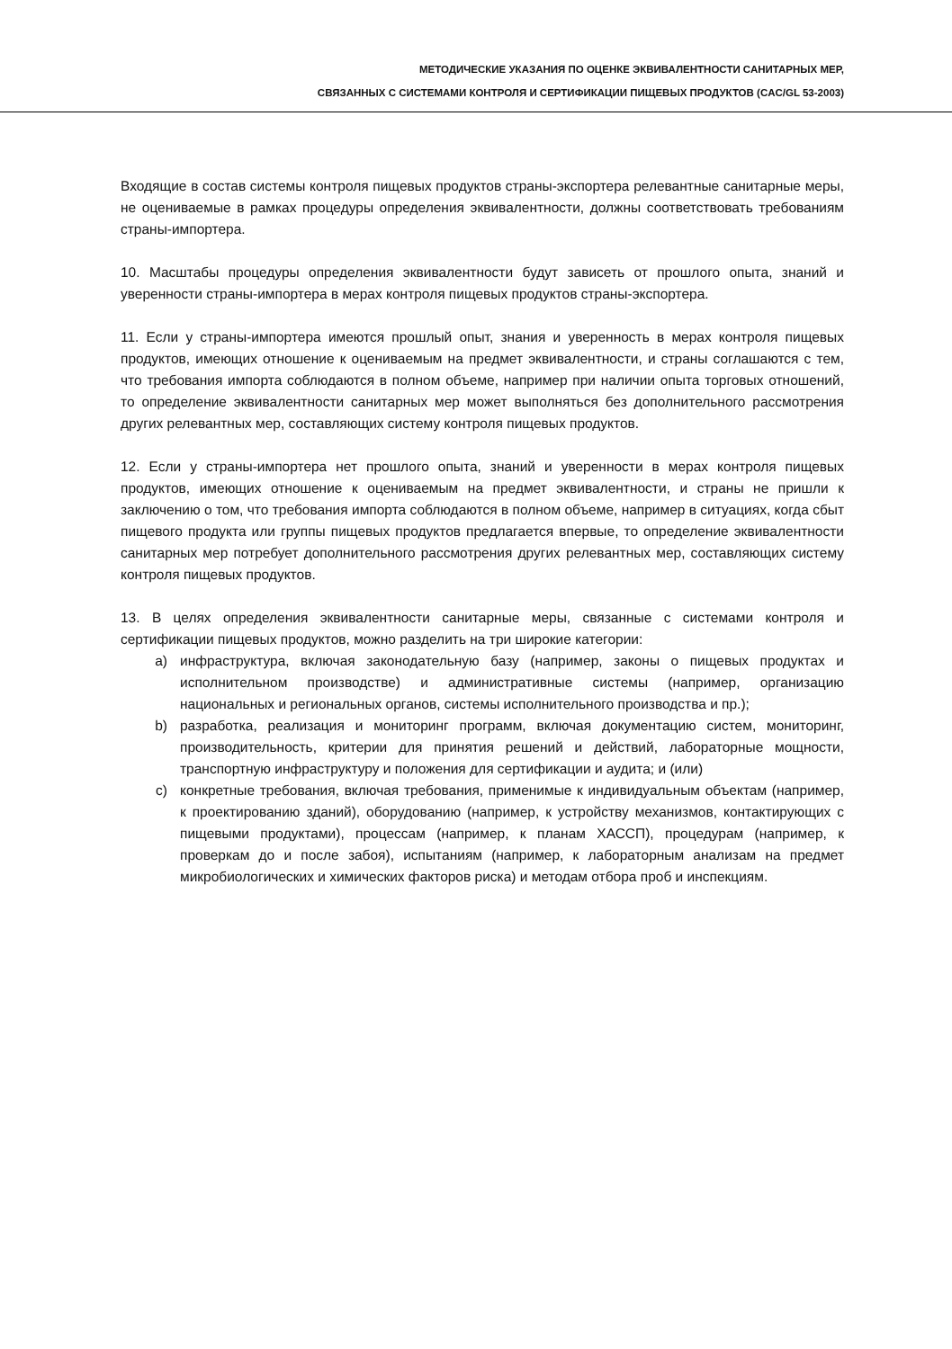МЕТОДИЧЕСКИЕ УКАЗАНИЯ ПО ОЦЕНКЕ ЭКВИВАЛЕНТНОСТИ САНИТАРНЫХ МЕР,
СВЯЗАННЫХ С СИСТЕМАМИ КОНТРОЛЯ И СЕРТИФИКАЦИИ ПИЩЕВЫХ ПРОДУКТОВ (CAC/GL 53-2003)
Входящие в состав системы контроля пищевых продуктов страны-экспортера релевантные санитарные меры, не оцениваемые в рамках процедуры определения эквивалентности, должны соответствовать требованиям страны-импортера.
10. Масштабы процедуры определения эквивалентности будут зависеть от прошлого опыта, знаний и уверенности страны-импортера в мерах контроля пищевых продуктов страны-экспортера.
11. Если у страны-импортера имеются прошлый опыт, знания и уверенность в мерах контроля пищевых продуктов, имеющих отношение к оцениваемым на предмет эквивалентности, и страны соглашаются с тем, что требования импорта соблюдаются в полном объеме, например при наличии опыта торговых отношений, то определение эквивалентности санитарных мер может выполняться без дополнительного рассмотрения других релевантных мер, составляющих систему контроля пищевых продуктов.
12. Если у страны-импортера нет прошлого опыта, знаний и уверенности в мерах контроля пищевых продуктов, имеющих отношение к оцениваемым на предмет эквивалентности, и страны не пришли к заключению о том, что требования импорта соблюдаются в полном объеме, например в ситуациях, когда сбыт пищевого продукта или группы пищевых продуктов предлагается впервые, то определение эквивалентности санитарных мер потребует дополнительного рассмотрения других релевантных мер, составляющих систему контроля пищевых продуктов.
13. В целях определения эквивалентности санитарные меры, связанные с системами контроля и сертификации пищевых продуктов, можно разделить на три широкие категории:
a) инфраструктура, включая законодательную базу (например, законы о пищевых продуктах и исполнительном производстве) и административные системы (например, организацию национальных и региональных органов, системы исполнительного производства и пр.);
b) разработка, реализация и мониторинг программ, включая документацию систем, мониторинг, производительность, критерии для принятия решений и действий, лабораторные мощности, транспортную инфраструктуру и положения для сертификации и аудита; и (или)
c) конкретные требования, включая требования, применимые к индивидуальным объектам (например, к проектированию зданий), оборудованию (например, к устройству механизмов, контактирующих с пищевыми продуктами), процессам (например, к планам ХАССП), процедурам (например, к проверкам до и после забоя), испытаниям (например, к лабораторным анализам на предмет микробиологических и химических факторов риска) и методам отбора проб и инспекциям.